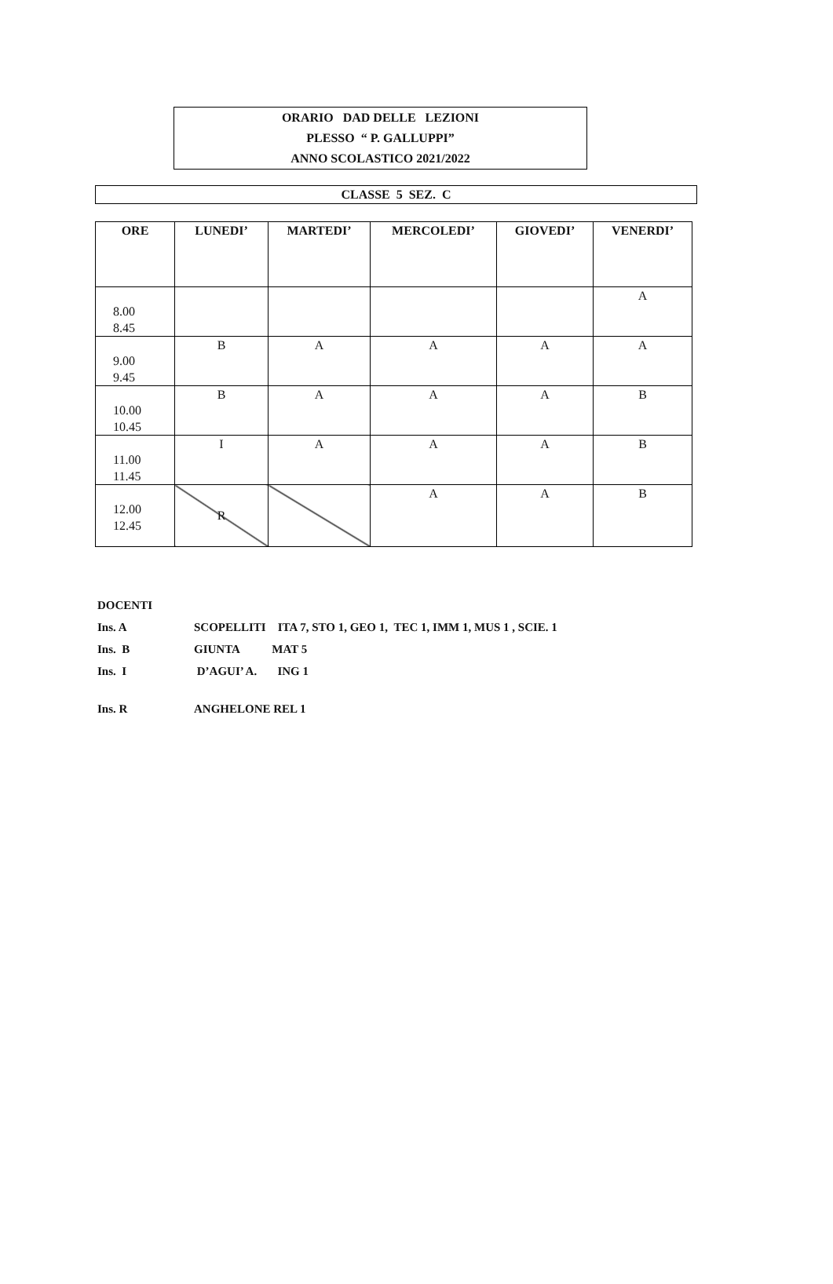ORARIO DAD DELLE LEZIONI
PLESSO “ P. GALLUPPI”
ANNO SCOLASTICO 2021/2022
CLASSE 5 SEZ. C
| ORE | LUNEDI’ | MARTEDI’ | MERCOLEDI’ | GIOVEDI’ | VENERDI’ |
| --- | --- | --- | --- | --- | --- |
| 8.00 8.45 | | | | | A |
| 9.00 9.45 | B | A | A | A | A |
| 10.00 10.45 | B | A | A | A | B |
| 11.00 11.45 | I | A | A | A | B |
| 12.00 12.45 | R | | A | A | B |
DOCENTI
Ins. A SCOPELLITI ITA 7, STO 1, GEO 1, TEC 1, IMM 1, MUS 1 , SCIE. 1
Ins. B GIUNTA MAT 5
Ins. I D’AGUI’ A. ING 1
Ins. R ANGHELONE REL 1